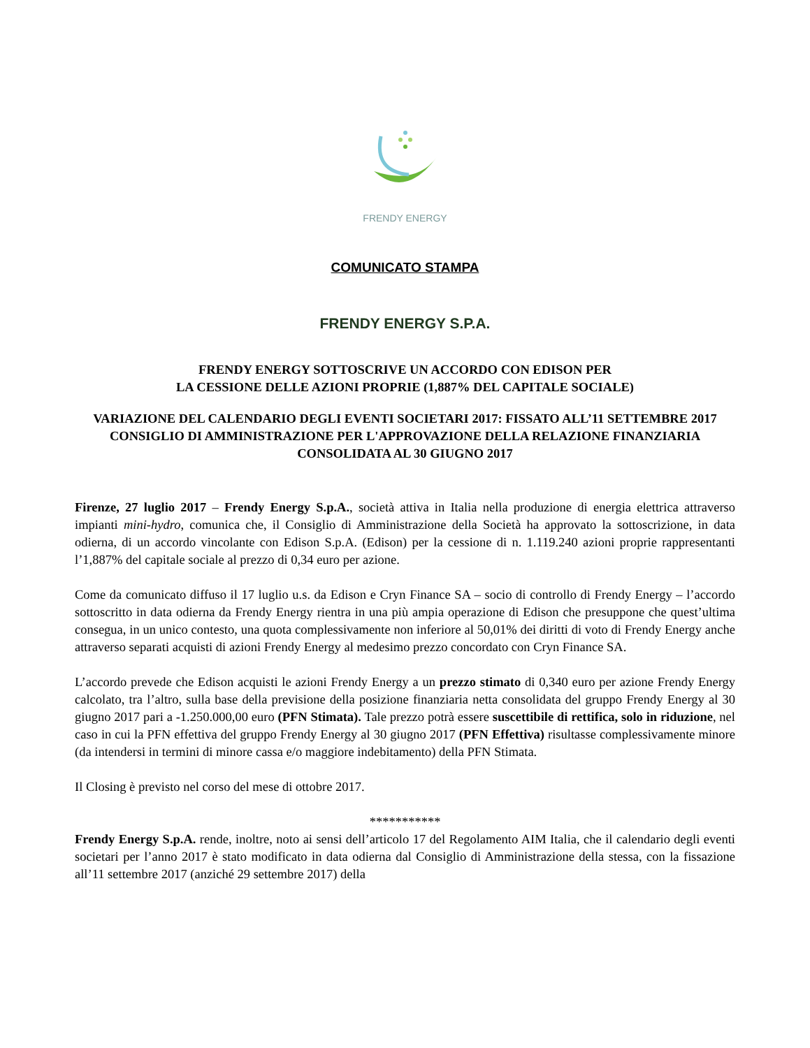FRENDY ENERGY
COMUNICATO STAMPA
FRENDY ENERGY S.P.A.
FRENDY ENERGY SOTTOSCRIVE UN ACCORDO CON EDISON PER
LA CESSIONE DELLE AZIONI PROPRIE (1,887% DEL CAPITALE SOCIALE)
VARIAZIONE DEL CALENDARIO DEGLI EVENTI SOCIETARI 2017: FISSATO ALL’11 SETTEMBRE 2017 CONSIGLIO DI AMMINISTRAZIONE PER L'APPROVAZIONE DELLA RELAZIONE FINANZIARIA CONSOLIDATA AL 30 GIUGNO 2017
Firenze, 27 luglio 2017 – Frendy Energy S.p.A., società attiva in Italia nella produzione di energia elettrica attraverso impianti mini-hydro, comunica che, il Consiglio di Amministrazione della Società ha approvato la sottoscrizione, in data odierna, di un accordo vincolante con Edison S.p.A. (Edison) per la cessione di n. 1.119.240 azioni proprie rappresentanti l’1,887% del capitale sociale al prezzo di 0,34 euro per azione.
Come da comunicato diffuso il 17 luglio u.s. da Edison e Cryn Finance SA – socio di controllo di Frendy Energy – l’accordo sottoscritto in data odierna da Frendy Energy rientra in una più ampia operazione di Edison che presuppone che quest’ultima consegua, in un unico contesto, una quota complessivamente non inferiore al 50,01% dei diritti di voto di Frendy Energy anche attraverso separati acquisti di azioni Frendy Energy al medesimo prezzo concordato con Cryn Finance SA.
L’accordo prevede che Edison acquisti le azioni Frendy Energy a un prezzo stimato di 0,340 euro per azione Frendy Energy calcolato, tra l’altro, sulla base della previsione della posizione finanziaria netta consolidata del gruppo Frendy Energy al 30 giugno 2017 pari a -1.250.000,00 euro (PFN Stimata). Tale prezzo potrà essere suscettibile di rettifica, solo in riduzione, nel caso in cui la PFN effettiva del gruppo Frendy Energy al 30 giugno 2017 (PFN Effettiva) risultasse complessivamente minore (da intendersi in termini di minore cassa e/o maggiore indebitamento) della PFN Stimata.
Il Closing è previsto nel corso del mese di ottobre 2017.
***********
Frendy Energy S.p.A. rende, inoltre, noto ai sensi dell’articolo 17 del Regolamento AIM Italia, che il calendario degli eventi societari per l’anno 2017 è stato modificato in data odierna dal Consiglio di Amministrazione della stessa, con la fissazione all’11 settembre 2017 (anziché 29 settembre 2017) della